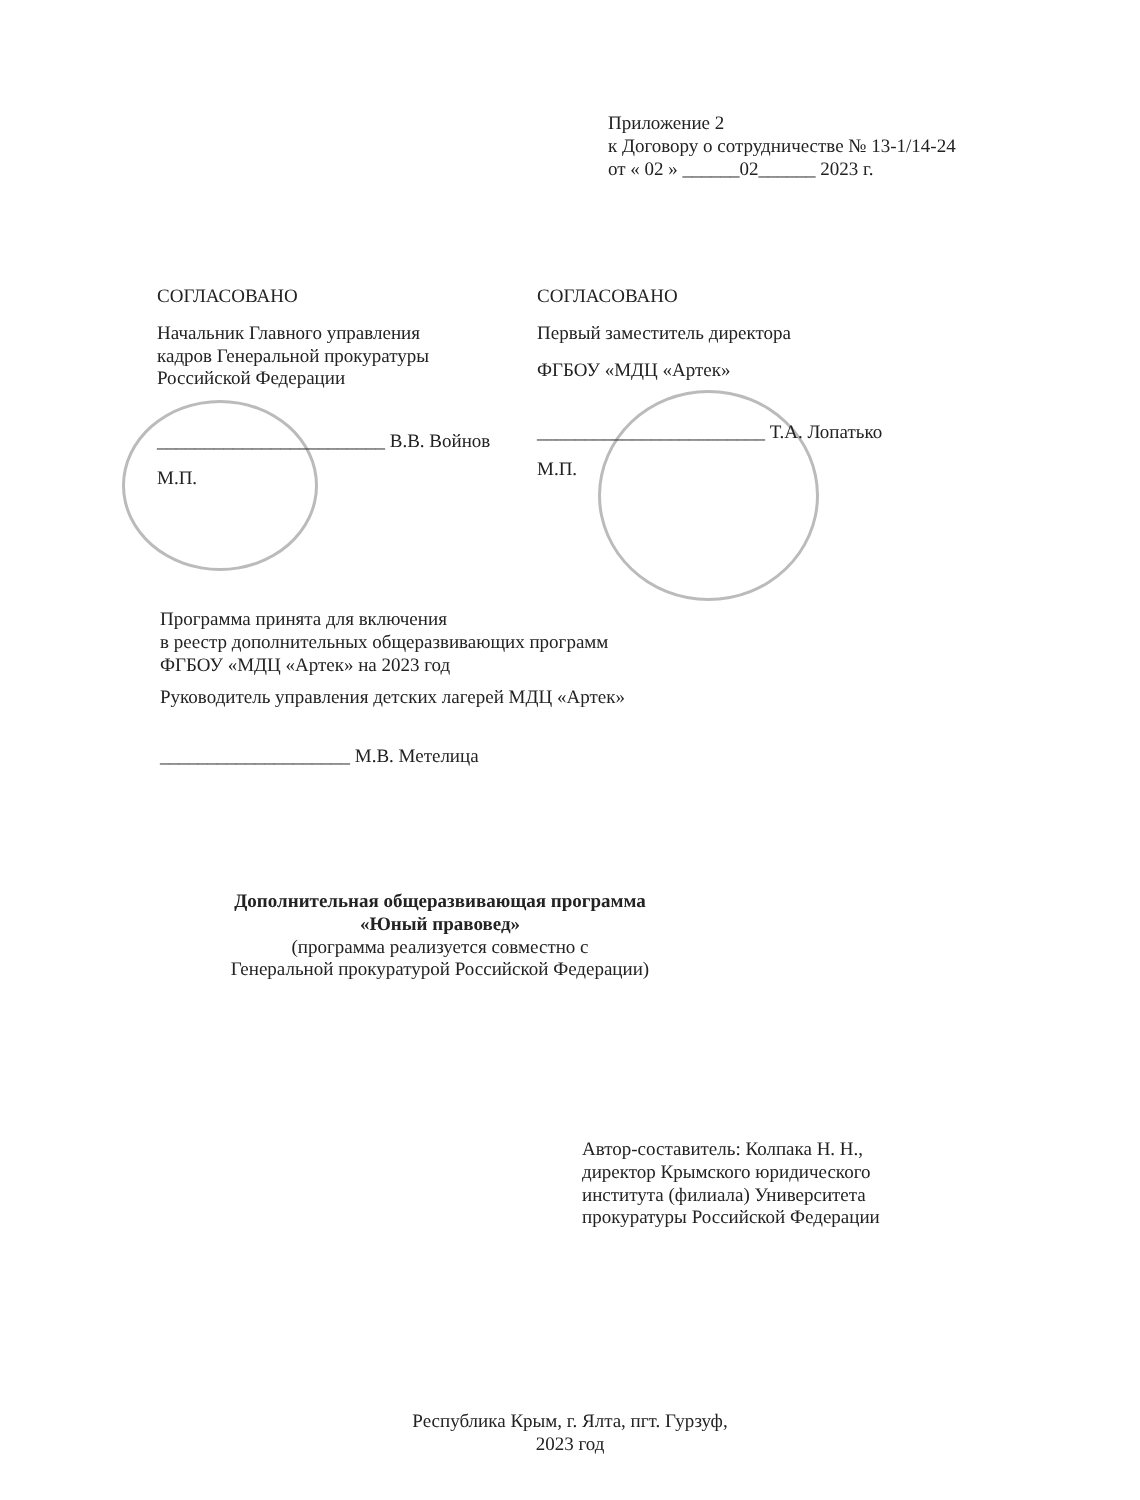Приложение 2
к Договору о сотрудничестве № 13-1/14-24
от « 02 » ______02______ 2023 г.
СОГЛАСОВАНО
Начальник Главного управления
кадров Генеральной прокуратуры
Российской Федерации
________________________ В.В. Войнов
М.П.
СОГЛАСОВАНО
Первый заместитель директора
ФГБОУ «МДЦ «Артек»
________________________ Т.А. Лопатько
М.П.
Программа принята для включения
в реестр дополнительных общеразвивающих программ
ФГБОУ «МДЦ «Артек» на 2023 год
Руководитель управления детских лагерей МДЦ «Артек»
____________________ М.В. Метелица
Дополнительная общеразвивающая программа
«Юный правовед»
(программа реализуется совместно с
Генеральной прокуратурой Российской Федерации)
Автор-составитель: Колпака Н. Н.,
директор Крымского юридического
института (филиала) Университета
прокуратуры Российской Федерации
Республика Крым, г. Ялта, пгт. Гурзуф,
2023 год